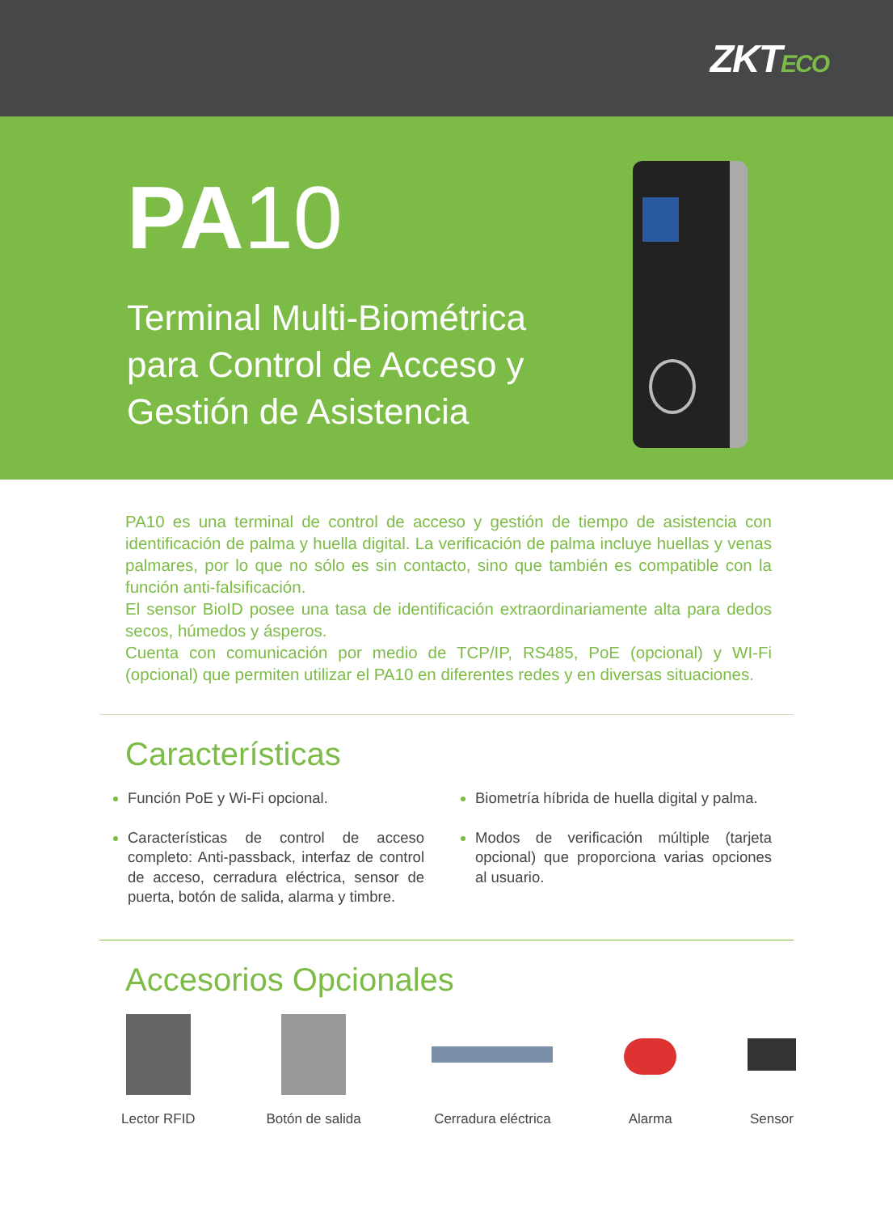ZKTECO
PA10
Terminal Multi-Biométrica
para Control de Acceso y
Gestión de Asistencia
PA10 es una terminal de control de acceso y gestión de tiempo de asistencia con identificación de palma y huella digital. La verificación de palma incluye huellas y venas palmares, por lo que no sólo es sin contacto, sino que también es compatible con la función anti-falsificación.
El sensor BioID posee una tasa de identificación extraordinariamente alta para dedos secos, húmedos y ásperos.
Cuenta con comunicación por medio de TCP/IP, RS485, PoE (opcional) y WI-Fi (opcional) que permiten utilizar el PA10 en diferentes redes y en diversas situaciones.
Características
Función PoE y Wi-Fi opcional.
Características de control de acceso completo: Anti-passback, interfaz de control de acceso, cerradura eléctrica, sensor de puerta, botón de salida, alarma y timbre.
Biometría híbrida de huella digital y palma.
Modos de verificación múltiple (tarjeta opcional) que proporciona varias opciones al usuario.
Accesorios Opcionales
Lector RFID Botón de salida Cerradura eléctrica Alarma Sensor